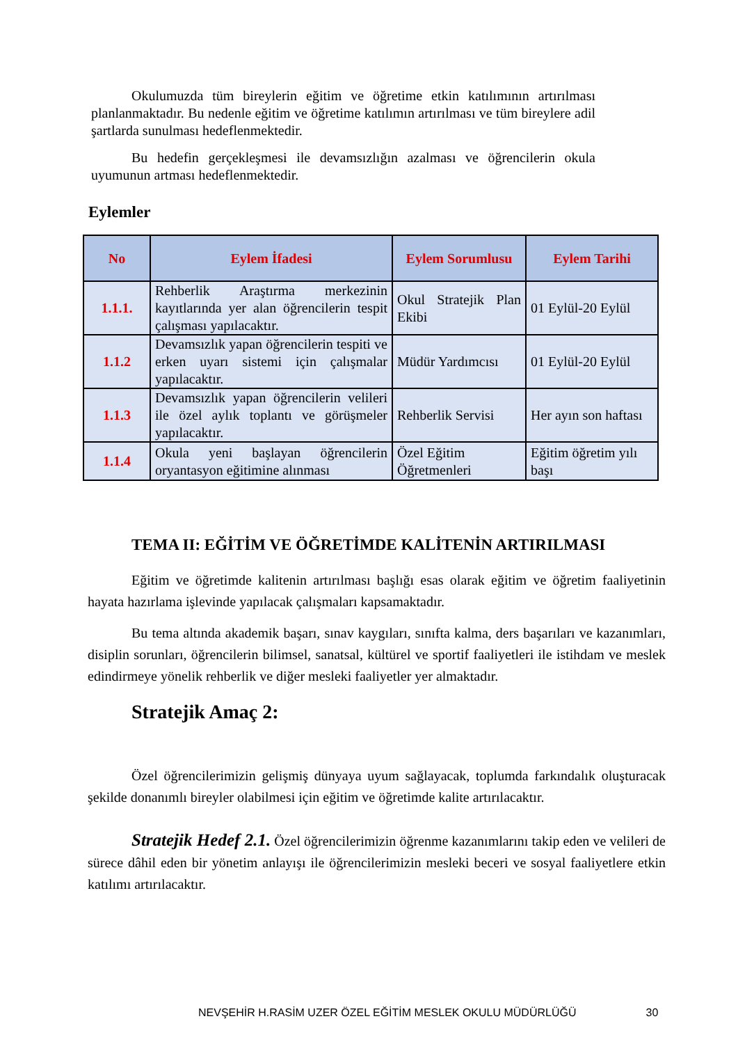Okulumuzda tüm bireylerin eğitim ve öğretime etkin katılımının artırılması planlanmaktadır. Bu nedenle eğitim ve öğretime katılımın artırılması ve tüm bireylere adil şartlarda sunulması hedeflenmektedir.
Bu hedefin gerçekleşmesi ile devamsızlığın azalması ve öğrencilerin okula uyumunun artması hedeflenmektedir.
Eylemler
| No | Eylem İfadesi | Eylem Sorumlusu | Eylem Tarihi |
| --- | --- | --- | --- |
| 1.1.1. | Rehberlik Araştırma merkezinin kayıtlarında yer alan öğrencilerin tespit çalışması yapılacaktır. | Okul Stratejik Plan Ekibi | 01 Eylül-20 Eylül |
| 1.1.2 | Devamsızlık yapan öğrencilerin tespiti ve erken uyarı sistemi için çalışmalar yapılacaktır. | Müdür Yardımcısı | 01 Eylül-20 Eylül |
| 1.1.3 | Devamsızlık yapan öğrencilerin velileri ile özel aylık toplantı ve görüşmeler yapılacaktır. | Rehberlik Servisi | Her ayın son haftası |
| 1.1.4 | Okula yeni başlayan öğrencilerin oryantasyon eğitimine alınması | Özel Eğitim Öğretmenleri | Eğitim öğretim yılı başı |
TEMA II: EĞİTİM VE ÖĞRETİMDE KALİTENİN ARTIRILMASI
Eğitim ve öğretimde kalitenin artırılması başlığı esas olarak eğitim ve öğretim faaliyetinin hayata hazırlama işlevinde yapılacak çalışmaları kapsamaktadır.
Bu tema altında akademik başarı, sınav kaygıları, sınıfta kalma, ders başarıları ve kazanımları, disiplin sorunları, öğrencilerin bilimsel, sanatsal, kültürel ve sportif faaliyetleri ile istihdam ve meslek edindirmeye yönelik rehberlik ve diğer mesleki faaliyetler yer almaktadır.
Stratejik Amaç 2:
Özel öğrencilerimizin gelişmiş dünyaya uyum sağlayacak, toplumda farkındalık oluşturacak şekilde donanımlı bireyler olabilmesi için eğitim ve öğretimde kalite artırılacaktır.
Stratejik Hedef 2.1. Özel öğrencilerimizin öğrenme kazanımlarını takip eden ve velileri de sürece dâhil eden bir yönetim anlayışı ile öğrencilerimizin mesleki beceri ve sosyal faaliyetlere etkin katılımı artırılacaktır.
NEVŞEHİR H.RASİM UZER ÖZEL EĞİTİM MESLEK OKULU MÜDÜRLÜĞÜ 30